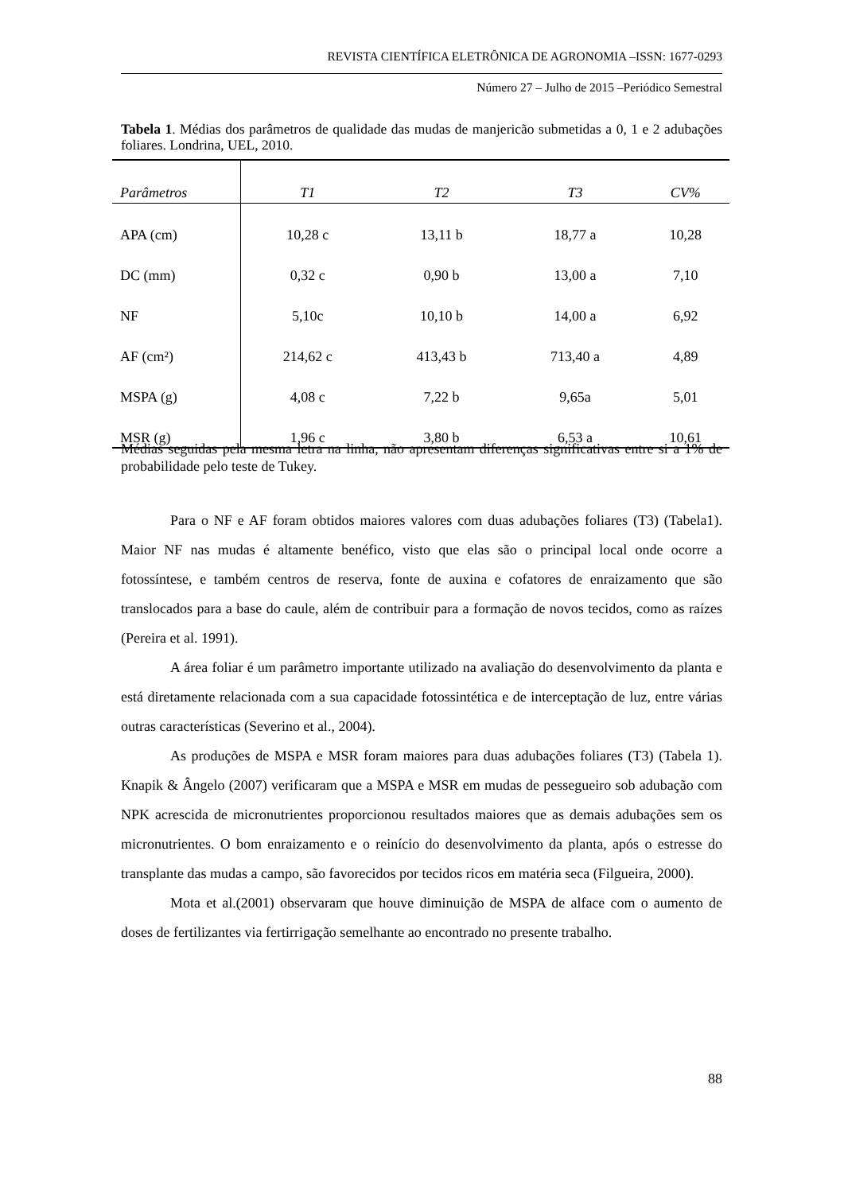REVISTA CIENTÍFICA ELETRÔNICA DE AGRONOMIA –ISSN: 1677-0293
Número 27 – Julho de 2015 –Periódico Semestral
Tabela 1. Médias dos parâmetros de qualidade das mudas de manjericão submetidas a 0, 1 e 2 adubações foliares. Londrina, UEL, 2010.
| Parâmetros | T1 | T2 | T3 | CV% |
| --- | --- | --- | --- | --- |
| APA (cm) | 10,28 c | 13,11 b | 18,77 a | 10,28 |
| DC (mm) | 0,32 c | 0,90 b | 13,00 a | 7,10 |
| NF | 5,10c | 10,10 b | 14,00 a | 6,92 |
| AF (cm²) | 214,62 c | 413,43 b | 713,40 a | 4,89 |
| MSPA (g) | 4,08 c | 7,22 b | 9,65a | 5,01 |
| MSR (g) | 1,96 c | 3,80 b | 6,53 a | 10,61 |
Médias seguidas pela mesma letra na linha, não apresentam diferenças significativas entre si a 1% de probabilidade pelo teste de Tukey.
Para o NF e AF foram obtidos maiores valores com duas adubações foliares (T3) (Tabela1). Maior NF nas mudas é altamente benéfico, visto que elas são o principal local onde ocorre a fotossíntese, e também centros de reserva, fonte de auxina e cofatores de enraizamento que são translocados para a base do caule, além de contribuir para a formação de novos tecidos, como as raízes (Pereira et al. 1991).
A área foliar é um parâmetro importante utilizado na avaliação do desenvolvimento da planta e está diretamente relacionada com a sua capacidade fotossintética e de interceptação de luz, entre várias outras características (Severino et al., 2004).
As produções de MSPA e MSR foram maiores para duas adubações foliares (T3) (Tabela 1). Knapik & Ângelo (2007) verificaram que a MSPA e MSR em mudas de pessegueiro sob adubação com NPK acrescida de micronutrientes proporcionou resultados maiores que as demais adubações sem os micronutrientes. O bom enraizamento e o reinício do desenvolvimento da planta, após o estresse do transplante das mudas a campo, são favorecidos por tecidos ricos em matéria seca (Filgueira, 2000).
Mota et al.(2001) observaram que houve diminuição de MSPA de alface com o aumento de doses de fertilizantes via fertirrigação semelhante ao encontrado no presente trabalho.
88